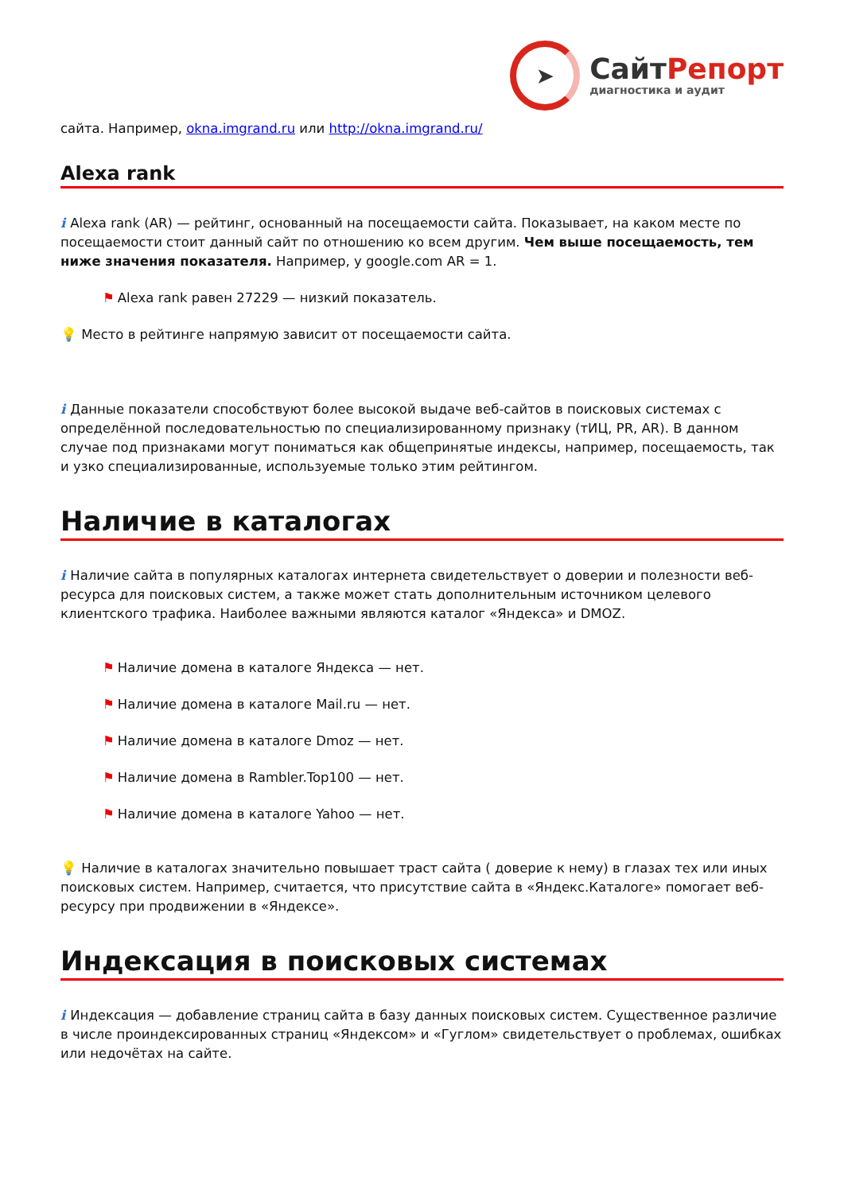➤
СайтРепорт
диагностика и аудит
сайта. Например, okna.imgrand.ru или http://okna.imgrand.ru/
Alexa rank
i Alexa rank (AR) — рейтинг, основанный на посещаемости сайта. Показывает, на каком месте по посещаемости стоит данный сайт по отношению ко всем другим. Чем выше посещаемость, тем ниже значения показателя. Например, у google.com AR = 1.
⚑ Alexa rank равен 27229 — низкий показатель.
💡 Место в рейтинге напрямую зависит от посещаемости сайта.
i Данные показатели способствуют более высокой выдаче веб-сайтов в поисковых системах с определённой последовательностью по специализированному признаку (тИЦ, PR, AR). В данном случае под признаками могут пониматься как общепринятые индексы, например, посещаемость, так и узко специализированные, используемые только этим рейтингом.
Наличие в каталогах
i Наличие сайта в популярных каталогах интернета свидетельствует о доверии и полезности веб-ресурса для поисковых систем, а также может стать дополнительным источником целевого клиентского трафика. Наиболее важными являются каталог «Яндекса» и DMOZ.
⚑ Наличие домена в каталоге Яндекса — нет.
⚑ Наличие домена в каталоге Mail.ru — нет.
⚑ Наличие домена в каталоге Dmoz — нет.
⚑ Наличие домена в Rambler.Top100 — нет.
⚑ Наличие домена в каталоге Yahoo — нет.
💡 Наличие в каталогах значительно повышает траст сайта ( доверие к нему) в глазах тех или иных поисковых систем. Например, считается, что присутствие сайта в «Яндекс.Каталоге» помогает веб-ресурсу при продвижении в «Яндексе».
Индексация в поисковых системах
i Индексация — добавление страниц сайта в базу данных поисковых систем. Существенное различие в числе проиндексированных страниц «Яндексом» и «Гуглом» свидетельствует о проблемах, ошибках или недочётах на сайте.